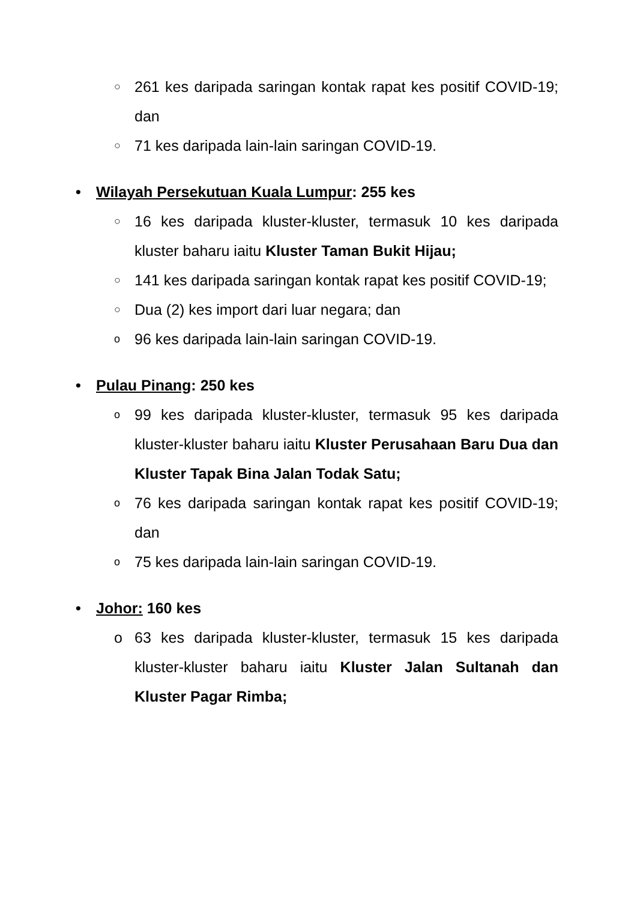○ 261 kes daripada saringan kontak rapat kes positif COVID-19; dan
○ 71 kes daripada lain-lain saringan COVID-19.
• Wilayah Persekutuan Kuala Lumpur: 255 kes
○ 16 kes daripada kluster-kluster, termasuk 10 kes daripada kluster baharu iaitu Kluster Taman Bukit Hijau;
○ 141 kes daripada saringan kontak rapat kes positif COVID-19;
○ Dua (2) kes import dari luar negara; dan
o 96 kes daripada lain-lain saringan COVID-19.
• Pulau Pinang: 250 kes
o 99 kes daripada kluster-kluster, termasuk 95 kes daripada kluster-kluster baharu iaitu Kluster Perusahaan Baru Dua dan Kluster Tapak Bina Jalan Todak Satu;
o 76 kes daripada saringan kontak rapat kes positif COVID-19; dan
o 75 kes daripada lain-lain saringan COVID-19.
• Johor: 160 kes
o 63 kes daripada kluster-kluster, termasuk 15 kes daripada kluster-kluster baharu iaitu Kluster Jalan Sultanah dan Kluster Pagar Rimba;